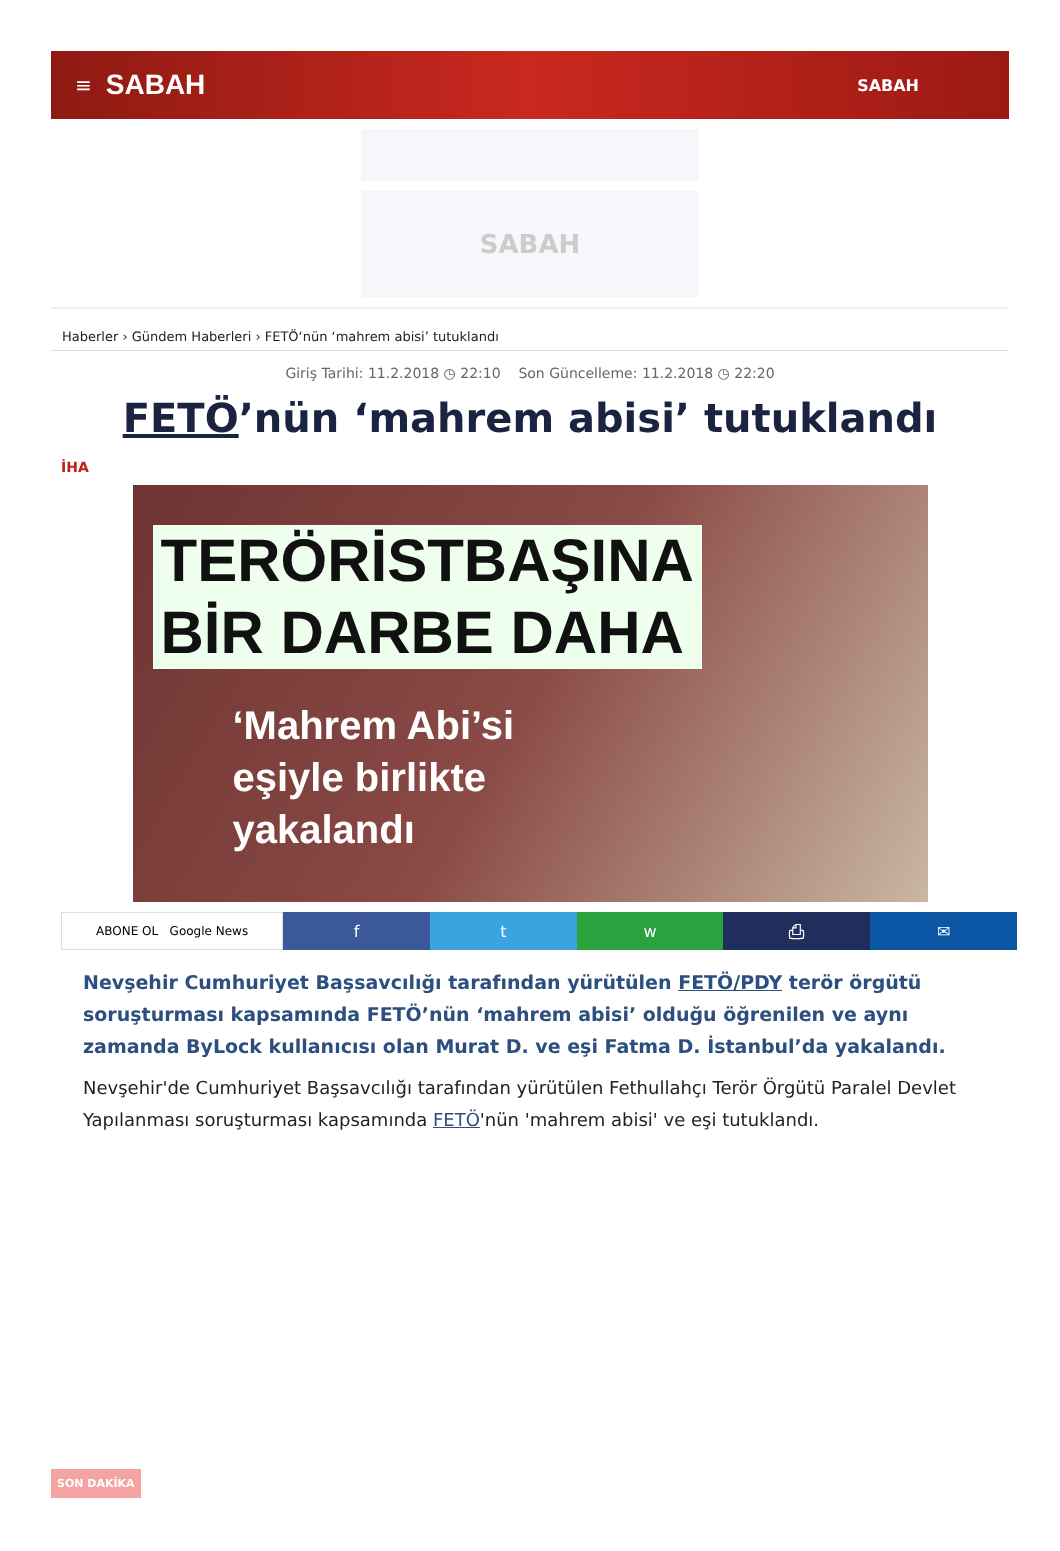≡ SABAH SABAH
SABAH
Haberler › Gündem Haberleri › FETÖ‘nün ‘mahrem abisi’ tutuklandı
Giriş Tarihi: 11.2.2018 ◷ 22:10 Son Güncelleme: 11.2.2018 ◷ 22:20
FETÖ’nün ‘mahrem abisi’ tutuklandı
İHA
TERÖRİSTBAŞINA
BİR DARBE DAHA
‘Mahrem Abi’si
eşiyle birlikte
yakalandı
ABONE OL Google News
f t w ⎙ ✉
Nevşehir Cumhuriyet Başsavcılığı tarafından yürütülen FETÖ/PDY terör örgütü soruşturması kapsamında FETÖ’nün ‘mahrem abisi’ olduğu öğrenilen ve aynı zamanda ByLock kullanıcısı olan Murat D. ve eşi Fatma D. İstanbul’da yakalandı.
Nevşehir'de Cumhuriyet Başsavcılığı tarafından yürütülen Fethullahçı Terör Örgütü Paralel Devlet Yapılanması soruşturması kapsamında FETÖ'nün 'mahrem abisi' ve eşi tutuklandı.
SON DAKİKA